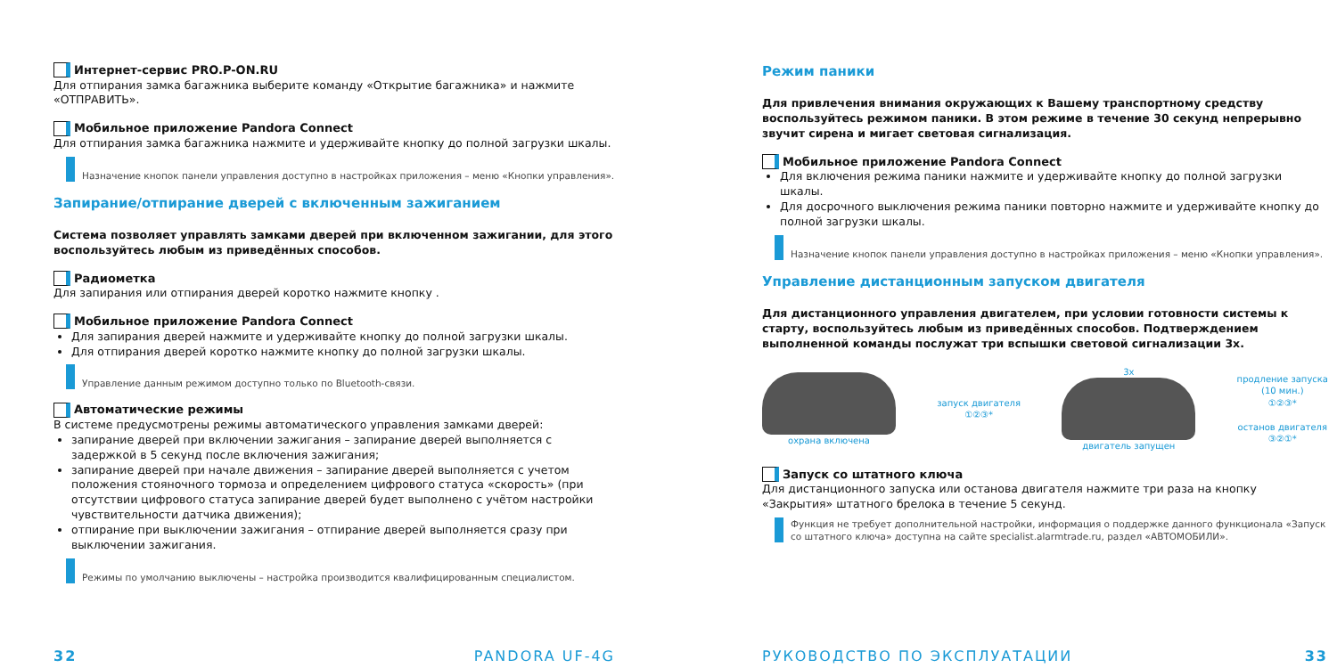Интернет-сервис PRO.P-ON.RU
Для отпирания замка багажника выберите команду «Открытие багажника» и нажмите «ОТПРАВИТЬ».
Мобильное приложение Pandora Connect
Для отпирания замка багажника нажмите и удерживайте кнопку до полной загрузки шкалы.
Назначение кнопок панели управления доступно в настройках приложения – меню «Кнопки управления».
Запирание/отпирание дверей с включенным зажиганием
Система позволяет управлять замками дверей при включенном зажигании, для этого воспользуйтесь любым из приведённых способов.
Радиометка
Для запирания или отпирания дверей коротко нажмите кнопку .
Мобильное приложение Pandora Connect
Для запирания дверей нажмите и удерживайте кнопку до полной загрузки шкалы.
Для отпирания дверей коротко нажмите кнопку до полной загрузки шкалы.
Управление данным режимом доступно только по Bluetooth-связи.
Автоматические режимы
В системе предусмотрены режимы автоматического управления замками дверей:
запирание дверей при включении зажигания – запирание дверей выполняется с задержкой в 5 секунд после включения зажигания;
запирание дверей при начале движения – запирание дверей выполняется с учетом положения стояночного тормоза и определением цифрового статуса «скорость» (при отсутствии цифрового статуса запирание дверей будет выполнено с учётом настройки чувствительности датчика движения);
отпирание при выключении зажигания – отпирание дверей выполняется сразу при выключении зажигания.
Режимы по умолчанию выключены – настройка производится квалифицированным специалистом.
32 PANDORA UF-4G
Режим паники
Для привлечения внимания окружающих к Вашему транспортному средству воспользуйтесь режимом паники. В этом режиме в течение 30 секунд непрерывно звучит сирена и мигает световая сигнализация.
Мобильное приложение Pandora Connect
Для включения режима паники нажмите и удерживайте кнопку до полной загрузки шкалы.
Для досрочного выключения режима паники повторно нажмите и удерживайте кнопку до полной загрузки шкалы.
Назначение кнопок панели управления доступно в настройках приложения – меню «Кнопки управления».
Управление дистанционным запуском двигателя
Для дистанционного управления двигателем, при условии готовности системы к старту, воспользуйтесь любым из приведённых способов. Подтверждением выполненной команды послужат три вспышки световой сигнализации 3x.
охрана включена
запуск двигателя
①②③*
3x
двигатель запущен
продление запуска
(10 мин.)
①②③*
останов двигателя
③②①*
Запуск со штатного ключа
Для дистанционного запуска или останова двигателя нажмите три раза на кнопку «Закрытия» штатного брелока в течение 5 секунд.
Функция не требует дополнительной настройки, информация о поддержке данного функционала «Запуск со штатного ключа» доступна на сайте specialist.alarmtrade.ru, раздел «АВТОМОБИЛИ».
РУКОВОДСТВО ПО ЭКСПЛУАТАЦИИ 33